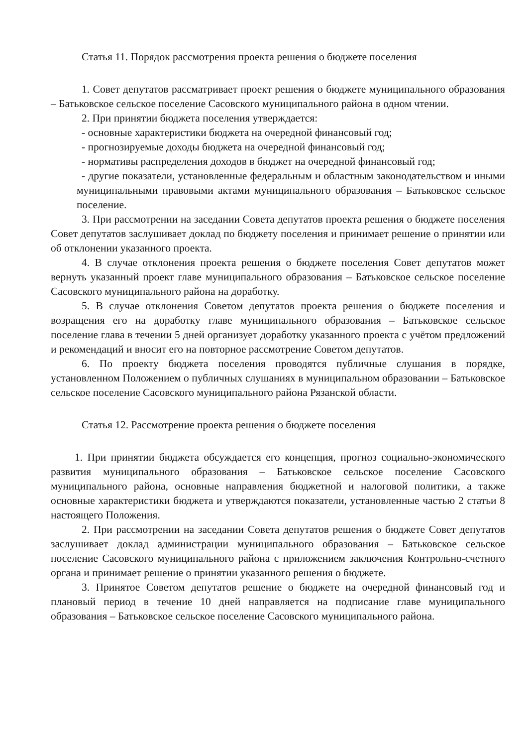Статья 11. Порядок рассмотрения проекта решения о бюджете поселения
1. Совет депутатов рассматривает проект решения о бюджете муниципального образования – Батьковское сельское поселение Сасовского муниципального района в одном чтении.
2. При принятии бюджета поселения утверждается:
- основные характеристики бюджета на очередной финансовый год;
- прогнозируемые доходы бюджета на очередной финансовый год;
- нормативы распределения доходов в бюджет на очередной финансовый год;
- другие показатели, установленные федеральным и областным законодательством и иными муниципальными правовыми актами муниципального образования – Батьковское сельское поселение.
3. При рассмотрении на заседании Совета депутатов проекта решения о бюджете поселения Совет депутатов заслушивает доклад по бюджету поселения и принимает решение о принятии или об отклонении указанного проекта.
4. В случае отклонения проекта решения о бюджете поселения Совет депутатов может вернуть указанный проект главе муниципального образования – Батьковское сельское поселение Сасовского муниципального района на доработку.
5. В случае отклонения Советом депутатов проекта решения о бюджете поселения и возращения его на доработку главе муниципального образования – Батьковское сельское поселение глава в течении 5 дней организует доработку указанного проекта с учётом предложений и рекомендаций и вносит его на повторное рассмотрение Советом депутатов.
6. По проекту бюджета поселения проводятся публичные слушания в порядке, установленном Положением о публичных слушаниях в муниципальном образовании – Батьковское сельское поселение Сасовского муниципального района Рязанской области.
Статья 12. Рассмотрение проекта решения о бюджете поселения
1. При принятии бюджета обсуждается его концепция, прогноз социально-экономического развития муниципального образования – Батьковское сельское поселение Сасовского муниципального района, основные направления бюджетной и налоговой политики, а также основные характеристики бюджета и утверждаются показатели, установленные частью 2 статьи 8 настоящего Положения.
2. При рассмотрении на заседании Совета депутатов решения о бюджете Совет депутатов заслушивает доклад администрации муниципального образования – Батьковское сельское поселение Сасовского муниципального района с приложением заключения Контрольно-счетного органа и принимает решение о принятии указанного решения о бюджете.
3. Принятое Советом депутатов решение о бюджете на очередной финансовый год и плановый период в течение 10 дней направляется на подписание главе муниципального образования – Батьковское сельское поселение Сасовского муниципального района.